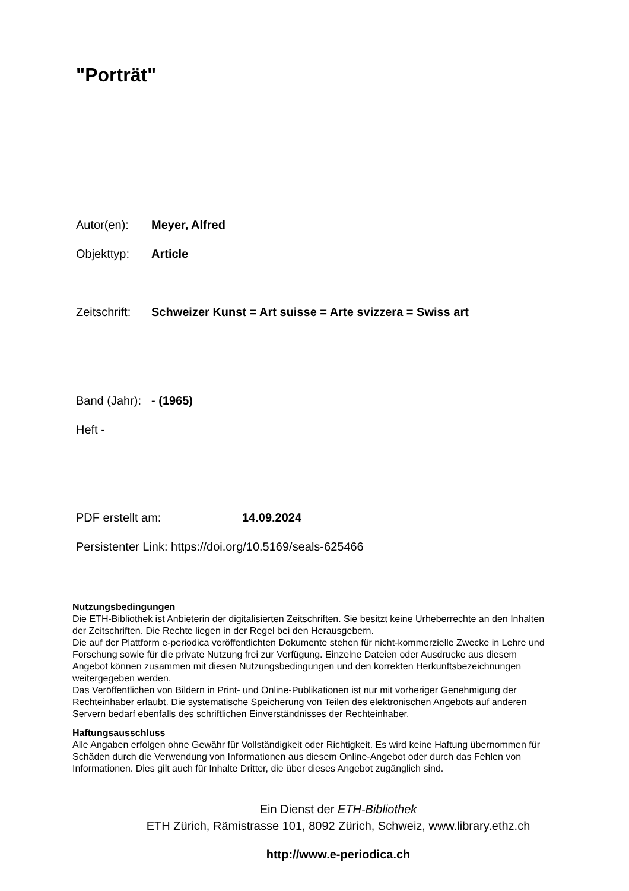"Porträt"
Autor(en): Meyer, Alfred
Objekttyp: Article
Zeitschrift: Schweizer Kunst = Art suisse = Arte svizzera = Swiss art
Band (Jahr): - (1965)
Heft -
PDF erstellt am: 14.09.2024
Persistenter Link: https://doi.org/10.5169/seals-625466
Nutzungsbedingungen
Die ETH-Bibliothek ist Anbieterin der digitalisierten Zeitschriften. Sie besitzt keine Urheberrechte an den Inhalten der Zeitschriften. Die Rechte liegen in der Regel bei den Herausgebern.
Die auf der Plattform e-periodica veröffentlichten Dokumente stehen für nicht-kommerzielle Zwecke in Lehre und Forschung sowie für die private Nutzung frei zur Verfügung. Einzelne Dateien oder Ausdrucke aus diesem Angebot können zusammen mit diesen Nutzungsbedingungen und den korrekten Herkunftsbezeichnungen weitergegeben werden.
Das Veröffentlichen von Bildern in Print- und Online-Publikationen ist nur mit vorheriger Genehmigung der Rechteinhaber erlaubt. Die systematische Speicherung von Teilen des elektronischen Angebots auf anderen Servern bedarf ebenfalls des schriftlichen Einverständnisses der Rechteinhaber.
Haftungsausschluss
Alle Angaben erfolgen ohne Gewähr für Vollständigkeit oder Richtigkeit. Es wird keine Haftung übernommen für Schäden durch die Verwendung von Informationen aus diesem Online-Angebot oder durch das Fehlen von Informationen. Dies gilt auch für Inhalte Dritter, die über dieses Angebot zugänglich sind.
Ein Dienst der ETH-Bibliothek
ETH Zürich, Rämistrasse 101, 8092 Zürich, Schweiz, www.library.ethz.ch
http://www.e-periodica.ch